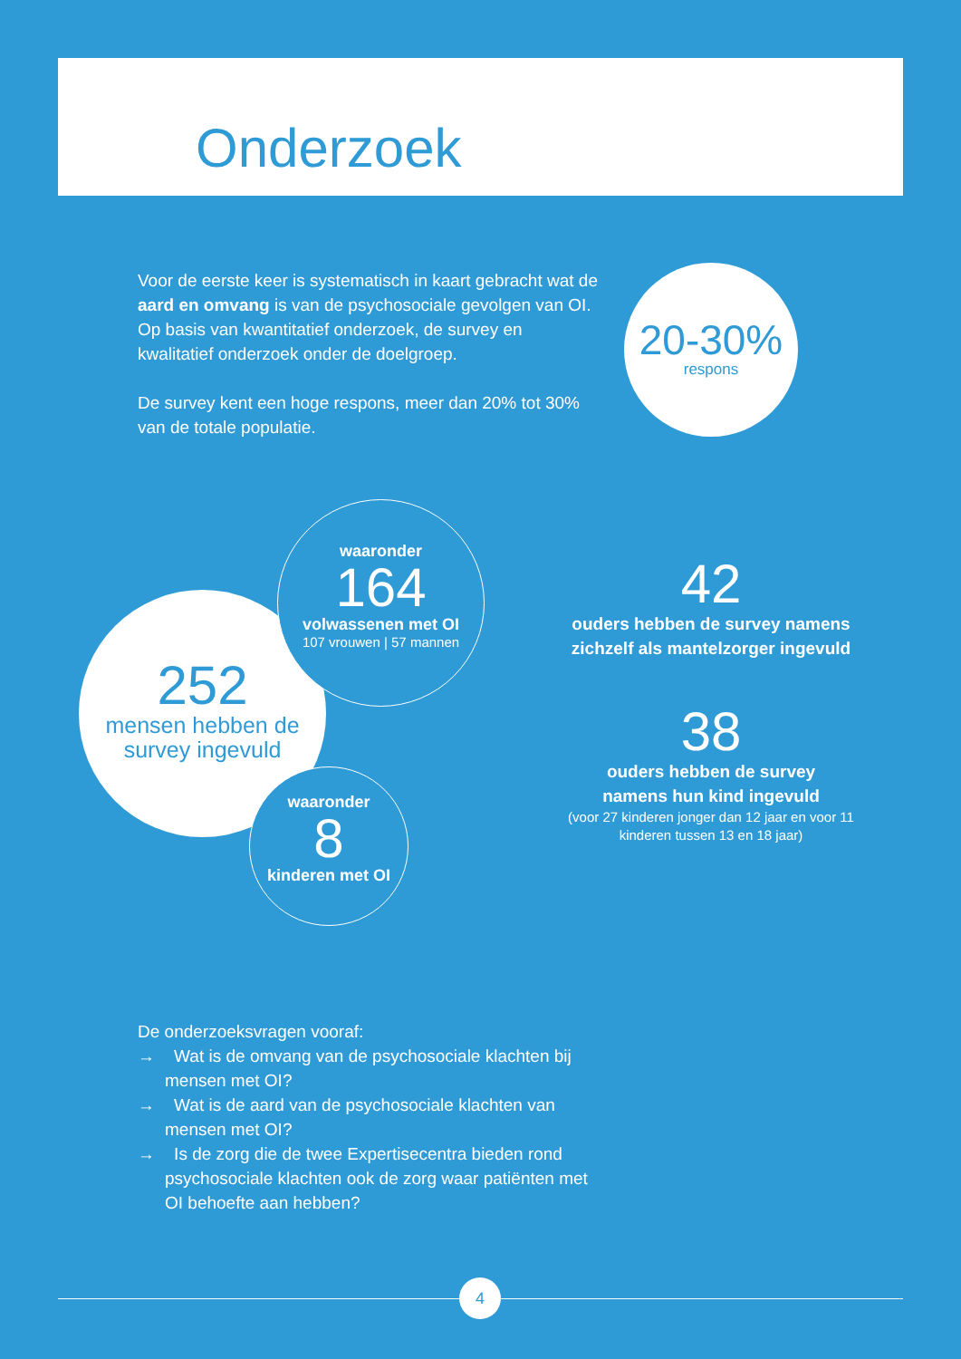Onderzoek
Voor de eerste keer is systematisch in kaart gebracht wat de aard en omvang is van de psychosociale gevolgen van OI. Op basis van kwantitatief onderzoek, de survey en kwalitatief onderzoek onder de doelgroep.
De survey kent een hoge respons, meer dan 20% tot 30% van de totale populatie.
20-30%
respons
252
mensen hebben de
survey ingevuld
waaronder
164
volwassenen met OI
107 vrouwen | 57 mannen
waaronder
8
kinderen met OI
42
ouders hebben de survey namens zichzelf als mantelzorger ingevuld
38
ouders hebben de survey
namens hun kind ingevuld
(voor 27 kinderen jonger dan 12 jaar en voor 11 kinderen tussen 13 en 18 jaar)
De onderzoeksvragen vooraf:
→ Wat is de omvang van de psychosociale klachten bij mensen met OI?
→ Wat is de aard van de psychosociale klachten van mensen met OI?
→ Is de zorg die de twee Expertisecentra bieden rond psychosociale klachten ook de zorg waar patiënten met OI behoefte aan hebben?
4